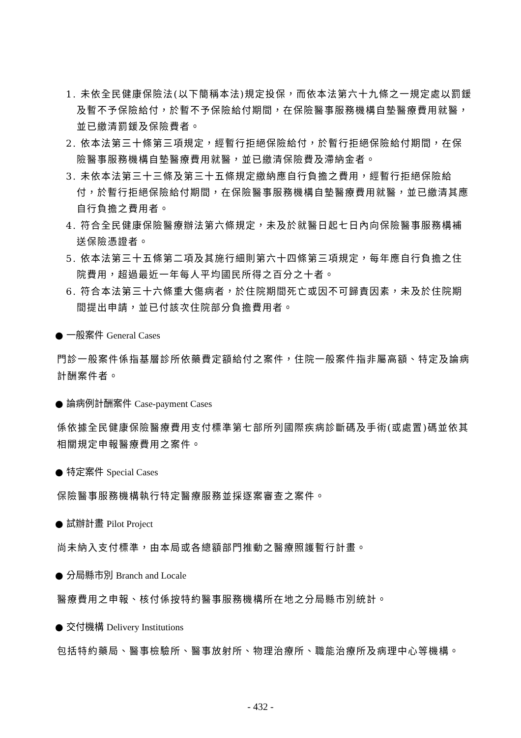1. 未依全民健康保險法(以下簡稱本法)規定投保，而依本法第六十九條之一規定處以罰鍰及暫不予保險給付，於暫不予保險給付期間，在保險醫事服務機構自墊醫療費用就醫，並已繳清罰鍰及保險費者。
2. 依本法第三十條第三項規定，經暫行拒絕保險給付，於暫行拒絕保險給付期間，在保險醫事服務機構自墊醫療費用就醫，並已繳清保險費及滯納金者。
3. 未依本法第三十三條及第三十五條規定繳納應自行負擔之費用，經暫行拒絕保險給付，於暫行拒絕保險給付期間，在保險醫事服務機構自墊醫療費用就醫，並已繳清其應自行負擔之費用者。
4. 符合全民健康保險醫療辦法第六條規定，未及於就醫日起七日內向保險醫事服務構補送保險憑證者。
5. 依本法第三十五條第二項及其施行細則第六十四條第三項規定，每年應自行負擔之住院費用，超過最近一年每人平均國民所得之百分之十者。
6. 符合本法第三十六條重大傷病者，於住院期間死亡或因不可歸責因素，未及於住院期間提出申請，並已付該次住院部分負擔費用者。
● 一般案件 General Cases
門診一般案件係指基層診所依藥費定額給付之案件，住院一般案件指非屬高額、特定及論病計酬案件者。
● 論病例計酬案件 Case-payment Cases
係依據全民健康保險醫療費用支付標準第七部所列國際疾病診斷碼及手術(或處置)碼並依其相關規定申報醫療費用之案件。
● 特定案件 Special Cases
保險醫事服務機構執行特定醫療服務並採逐案審查之案件。
● 試辦計畫 Pilot Project
尚未納入支付標準，由本局或各總額部門推動之醫療照護暫行計畫。
● 分局縣市別 Branch and Locale
醫療費用之申報、核付係按特約醫事服務機構所在地之分局縣市別統計。
● 交付機構 Delivery Institutions
包括特約藥局、醫事檢驗所、醫事放射所、物理治療所、職能治療所及病理中心等機構。
- 432 -